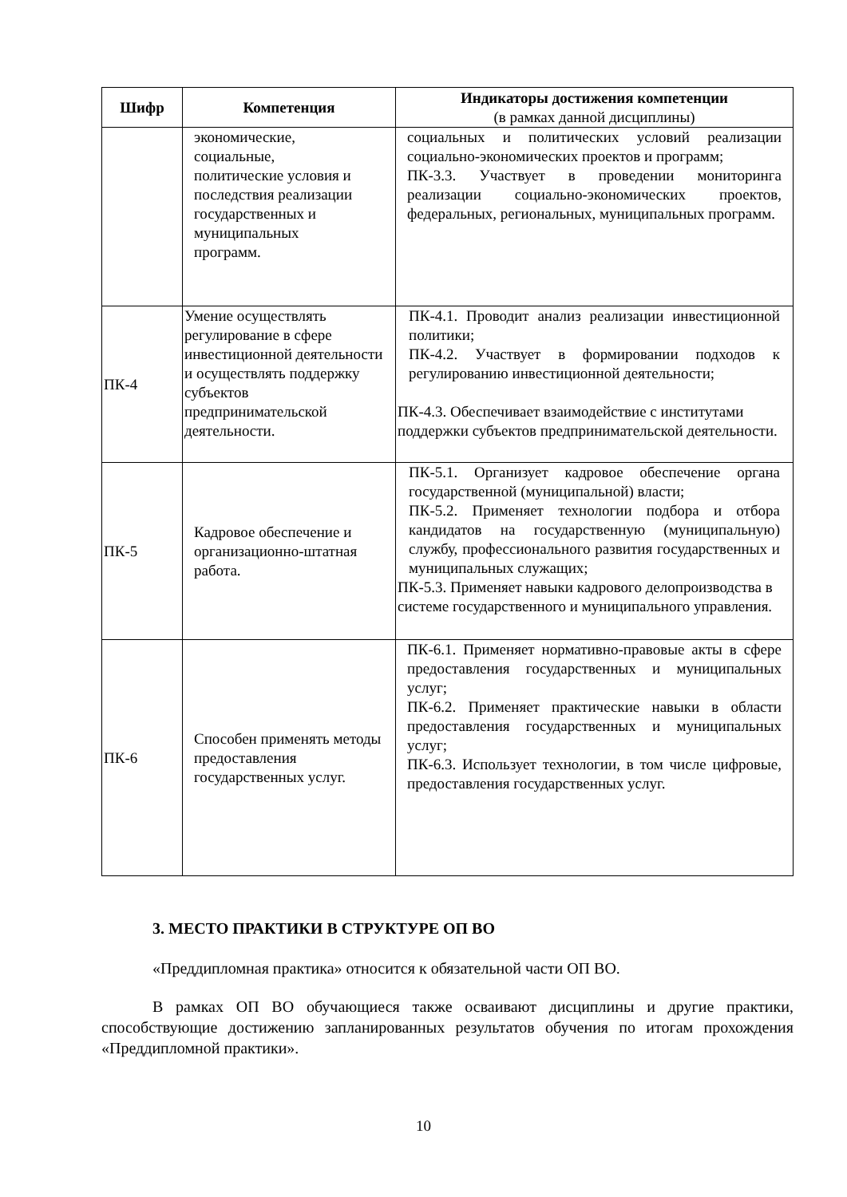| Шифр | Компетенция | Индикаторы достижения компетенции (в рамках данной дисциплины) |
| --- | --- | --- |
| | экономические, социальные, политические условия и последствия реализации государственных и муниципальных программ. | социальных и политических условий реализации социально-экономических проектов и программ; ПК-3.3. Участвует в проведении мониторинга реализации социально-экономических проектов, федеральных, региональных, муниципальных программ. |
| ПК-4 | Умение осуществлять регулирование в сфере инвестиционной деятельности и осуществлять поддержку субъектов предпринимательской деятельности. | ПК-4.1. Проводит анализ реализации инвестиционной политики; ПК-4.2. Участвует в формировании подходов к регулированию инвестиционной деятельности; ПК-4.3. Обеспечивает взаимодействие с институтами поддержки субъектов предпринимательской деятельности. |
| ПК-5 | Кадровое обеспечение и организационно-штатная работа. | ПК-5.1. Организует кадровое обеспечение органа государственной (муниципальной) власти; ПК-5.2. Применяет технологии подбора и отбора кандидатов на государственную (муниципальную) службу, профессионального развития государственных и муниципальных служащих; ПК-5.3. Применяет навыки кадрового делопроизводства в системе государственного и муниципального управления. |
| ПК-6 | Способен применять методы предоставления государственных услуг. | ПК-6.1. Применяет нормативно-правовые акты в сфере предоставления государственных и муниципальных услуг; ПК-6.2. Применяет практические навыки в области предоставления государственных и муниципальных услуг; ПК-6.3. Использует технологии, в том числе цифровые, предоставления государственных услуг. |
3. МЕСТО ПРАКТИКИ В СТРУКТУРЕ ОП ВО
«Преддипломная практика» относится к обязательной части ОП ВО.
В рамках ОП ВО обучающиеся также осваивают дисциплины и другие практики, способствующие достижению запланированных результатов обучения по итогам прохождения «Преддипломной практики».
10